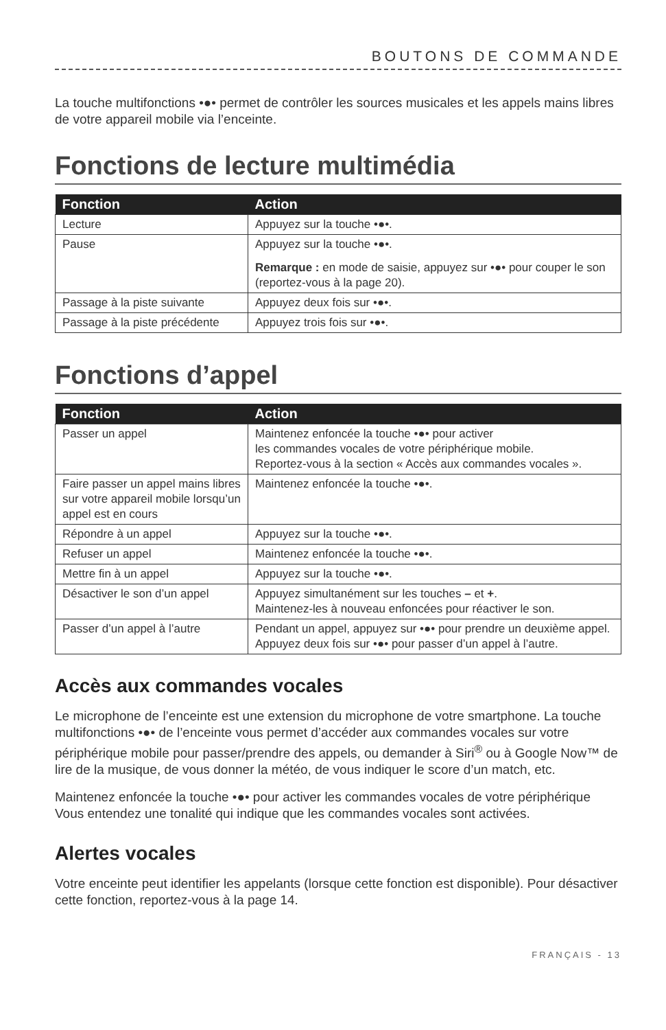BOUTONS DE COMMANDE
La touche multifonctions •●• permet de contrôler les sources musicales et les appels mains libres de votre appareil mobile via l’enceinte.
Fonctions de lecture multimédia
| Fonction | Action |
| --- | --- |
| Lecture | Appuyez sur la touche •●•. |
| Pause | Appuyez sur la touche •●•. Remarque : en mode de saisie, appuyez sur •●• pour couper le son (reportez-vous à la page 20). |
| Passage à la piste suivante | Appuyez deux fois sur •●•. |
| Passage à la piste précédente | Appuyez trois fois sur •●•. |
Fonctions d’appel
| Fonction | Action |
| --- | --- |
| Passer un appel | Maintenez enfoncée la touche •●• pour activer les commandes vocales de votre périphérique mobile. Reportez-vous à la section « Accès aux commandes vocales ». |
| Faire passer un appel mains libres sur votre appareil mobile lorsqu’un appel est en cours | Maintenez enfoncée la touche •●•. |
| Répondre à un appel | Appuyez sur la touche •●•. |
| Refuser un appel | Maintenez enfoncée la touche •●•. |
| Mettre fin à un appel | Appuyez sur la touche •●•. |
| Désactiver le son d’un appel | Appuyez simultanément sur les touches – et + . Maintenez-les à nouveau enfoncées pour réactiver le son. |
| Passer d’un appel à l’autre | Pendant un appel, appuyez sur •●• pour prendre un deuxième appel. Appuyez deux fois sur •●• pour passer d’un appel à l’autre. |
Accès aux commandes vocales
Le microphone de l’enceinte est une extension du microphone de votre smartphone. La touche multifonctions •●• de l’enceinte vous permet d’accéder aux commandes vocales sur votre périphérique mobile pour passer/prendre des appels, ou demander à Siri<sup>®</sup> ou à Google Now™ de lire de la musique, de vous donner la météo, de vous indiquer le score d’un match, etc.
Maintenez enfoncée la touche •●• pour activer les commandes vocales de votre périphérique Vous entendez une tonalité qui indique que les commandes vocales sont activées.
Alertes vocales
Votre enceinte peut identifier les appelants (lorsque cette fonction est disponible). Pour désactiver cette fonction, reportez-vous à la page 14.
FRANÇAIS - 13